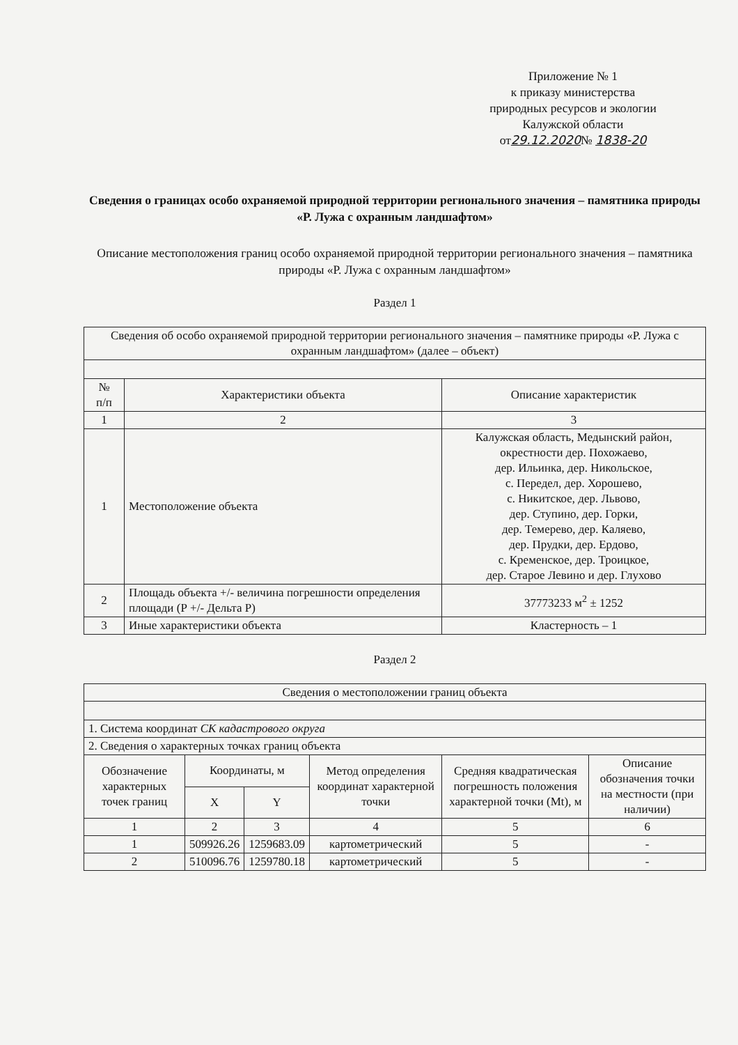Приложение № 1
к приказу министерства
природных ресурсов и экологии
Калужской области
от29.12.2020№ 1838-20
Сведения о границах особо охраняемой природной территории регионального значения – памятника природы «Р. Лужа с охранным ландшафтом»
Описание местоположения границ особо охраняемой природной территории регионального значения – памятника природы «Р. Лужа с охранным ландшафтом»
Раздел 1
| Сведения об особо охраняемой природной территории регионального значения – памятнике природы «Р. Лужа с охранным ландшафтом» (далее – объект) | | |
| № п/п | Характеристики объекта | Описание характеристик |
| 1 | 2 | 3 |
| 1 | Местоположение объекта | Калужская область, Медынский район, окрестности дер. Похожаево, дер. Ильинка, дер. Никольское, с. Передел, дер. Хорошево, с. Никитское, дер. Львово, дер. Ступино, дер. Горки, дер. Темерево, дер. Каляево, дер. Прудки, дер. Ердово, с. Кременское, дер. Троицкое, дер. Старое Левино и дер. Глухово |
| 2 | Площадь объекта +/- величина погрешности определения площади (Р +/- Дельта Р) | 37773233 м<sup>2</sup> ± 1252 |
| 3 | Иные характеристики объекта | Кластерность – 1 |
Раздел 2
| Сведения о местоположении границ объекта | | | | | |
| 1. Система координат СК кадастрового округа | | | | | |
| 2. Сведения о характерных точках границ объекта | | | | | |
| Обозначение характерных точек границ | Координаты, м | | Метод определения координат характерной точки | Средняя квадратическая погрешность положения характерной точки (Mt), м | Описание обозначения точки на местности (при наличии) |
| | X | Y | | | |
| 1 | 2 | 3 | 4 | 5 | 6 |
| 1 | 509926.26 | 1259683.09 | картометрический | 5 | - |
| 2 | 510096.76 | 1259780.18 | картометрический | 5 | - |